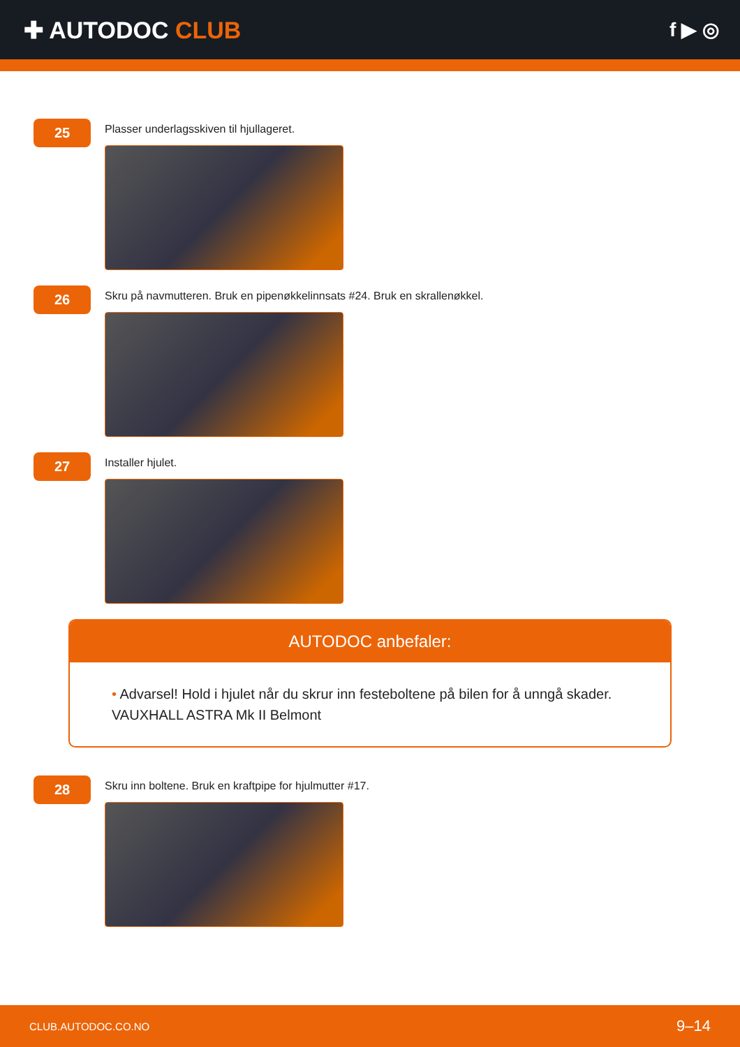✚ AUTODOC CLUB
f ▶ ◎
25
Plasser underlagsskiven til hjullageret.
26
Skru på navmutteren. Bruk en pipenøkkelinnsats #24. Bruk en skrallenøkkel.
27
Installer hjulet.
AUTODOC anbefaler:
• Advarsel! Hold i hjulet når du skrur inn festeboltene på bilen for å unngå skader. VAUXHALL ASTRA Mk II Belmont
28
Skru inn boltene. Bruk en kraftpipe for hjulmutter #17.
CLUB.AUTODOC.CO.NO 9–14